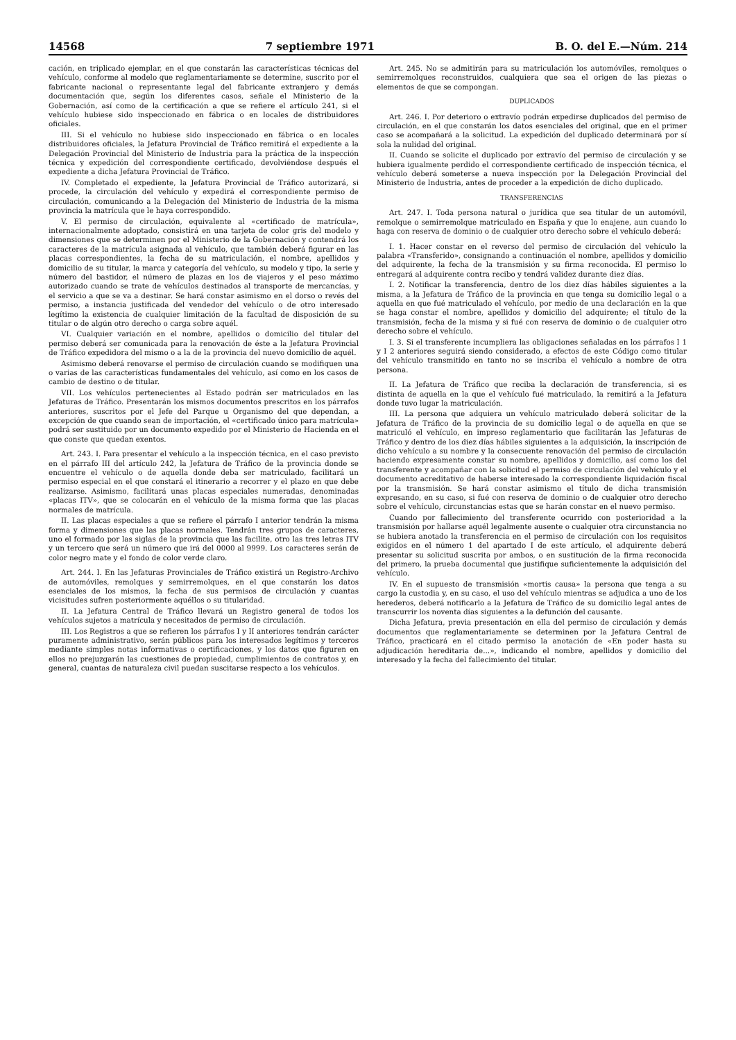14568 7 septiembre 1971 B. O. del E.—Núm. 214
cación, en triplicado ejemplar, en el que constarán las características técnicas del vehículo, conforme al modelo que reglamentariamente se determine, suscrito por el fabricante nacional o representante legal del fabricante extranjero y demás documentación que, según los diferentes casos, señale el Ministerio de la Gobernación, así como de la certificación a que se refiere el artículo 241, si el vehículo hubiese sido inspeccionado en fábrica o en locales de distribuidores oficiales.
III. Si el vehículo no hubiese sido inspeccionado en fábrica o en locales distribuidores oficiales, la Jefatura Provincial de Tráfico remitirá el expediente a la Delegación Provincial del Ministerio de Industria para la práctica de la inspección técnica y expedición del correspondiente certificado, devolviéndose después el expediente a dicha Jefatura Provincial de Tráfico.
IV. Completado el expediente, la Jefatura Provincial de Tráfico autorizará, si procede, la circulación del vehículo y expedirá el correspondiente permiso de circulación, comunicando a la Delegación del Ministerio de Industria de la misma provincia la matrícula que le haya correspondido.
V. El permiso de circulación, equivalente al «certificado de matrícula», internacionalmente adoptado, consistirá en una tarjeta de color gris del modelo y dimensiones que se determinen por el Ministerio de la Gobernación y contendrá los caracteres de la matrícula asignada al vehículo, que también deberá figurar en las placas correspondientes, la fecha de su matriculación, el nombre, apellidos y domicilio de su titular, la marca y categoría del vehículo, su modelo y tipo, la serie y número del bastidor, el número de plazas en los de viajeros y el peso máximo autorizado cuando se trate de vehículos destinados al transporte de mercancías, y el servicio a que se va a destinar. Se hará constar asimismo en el dorso o revés del permiso, a instancia justificada del vendedor del vehículo o de otro interesado legítimo la existencia de cualquier limitación de la facultad de disposición de su titular o de algún otro derecho o carga sobre aquél.
VI. Cualquier variación en el nombre, apellidos o domicilio del titular del permiso deberá ser comunicada para la renovación de éste a la Jefatura Provincial de Tráfico expedidora del mismo o a la de la provincia del nuevo domicilio de aquél.
Asimismo deberá renovarse el permiso de circulación cuando se modifiquen una o varias de las características fundamentales del vehículo, así como en los casos de cambio de destino o de titular.
VII. Los vehículos pertenecientes al Estado podrán ser matriculados en las Jefaturas de Tráfico. Presentarán los mismos documentos prescritos en los párrafos anteriores, suscritos por el Jefe del Parque u Organismo del que dependan, a excepción de que cuando sean de importación, el «certificado único para matrícula» podrá ser sustituido por un documento expedido por el Ministerio de Hacienda en el que conste que quedan exentos.
Art. 243. I. Para presentar el vehículo a la inspección técnica, en el caso previsto en el párrafo III del artículo 242, la Jefatura de Tráfico de la provincia donde se encuentre el vehículo o de aquella donde deba ser matriculado, facilitará un permiso especial en el que constará el itinerario a recorrer y el plazo en que debe realizarse. Asimismo, facilitará unas placas especiales numeradas, denominadas «placas ITV», que se colocarán en el vehículo de la misma forma que las placas normales de matrícula.
II. Las placas especiales a que se refiere el párrafo I anterior tendrán la misma forma y dimensiones que las placas normales. Tendrán tres grupos de caracteres, uno el formado por las siglas de la provincia que las facilite, otro las tres letras ITV y un tercero que será un número que irá del 0000 al 9999. Los caracteres serán de color negro mate y el fondo de color verde claro.
Art. 244. I. En las Jefaturas Provinciales de Tráfico existirá un Registro-Archivo de automóviles, remolques y semirremolques, en el que constarán los datos esenciales de los mismos, la fecha de sus permisos de circulación y cuantas vicisitudes sufren posteriormente aquéllos o su titularidad.
II. La Jefatura Central de Tráfico llevará un Registro general de todos los vehículos sujetos a matrícula y necesitados de permiso de circulación.
III. Los Registros a que se refieren los párrafos I y II anteriores tendrán carácter puramente administrativo, serán públicos para los interesados legítimos y terceros mediante simples notas informativas o certificaciones, y los datos que figuren en ellos no prejuzgarán las cuestiones de propiedad, cumplimientos de contratos y, en general, cuantas de naturaleza civil puedan suscitarse respecto a los vehículos.
Art. 245. No se admitirán para su matriculación los automóviles, remolques o semirremolques reconstruidos, cualquiera que sea el origen de las piezas o elementos de que se compongan.
DUPLICADOS
Art. 246. I. Por deterioro o extravío podrán expedirse duplicados del permiso de circulación, en el que constarán los datos esenciales del original, que en el primer caso se acompañará a la solicitud. La expedición del duplicado determinará por sí sola la nulidad del original.
II. Cuando se solicite el duplicado por extravío del permiso de circulación y se hubiera igualmente perdido el correspondiente certificado de inspección técnica, el vehículo deberá someterse a nueva inspección por la Delegación Provincial del Ministerio de Industria, antes de proceder a la expedición de dicho duplicado.
TRANSFERENCIAS
Art. 247. I. Toda persona natural o jurídica que sea titular de un automóvil, remolque o semirremolque matriculado en España y que lo enajene, aun cuando lo haga con reserva de dominio o de cualquier otro derecho sobre el vehículo deberá:
I. 1. Hacer constar en el reverso del permiso de circulación del vehículo la palabra «Transferido», consignando a continuación el nombre, apellidos y domicilio del adquirente, la fecha de la transmisión y su firma reconocida. El permiso lo entregará al adquirente contra recibo y tendrá validez durante diez días.
I. 2. Notificar la transferencia, dentro de los diez días hábiles siguientes a la misma, a la Jefatura de Tráfico de la provincia en que tenga su domicilio legal o a aquella en que fué matriculado el vehículo, por medio de una declaración en la que se haga constar el nombre, apellidos y domicilio del adquirente; el título de la transmisión, fecha de la misma y si fué con reserva de dominio o de cualquier otro derecho sobre el vehículo.
I. 3. Si el transferente incumpliera las obligaciones señaladas en los párrafos I 1 y I 2 anteriores seguirá siendo considerado, a efectos de este Código como titular del vehículo transmitido en tanto no se inscriba el vehículo a nombre de otra persona.
II. La Jefatura de Tráfico que reciba la declaración de transferencia, si es distinta de aquella en la que el vehículo fué matriculado, la remitirá a la Jefatura donde tuvo lugar la matriculación.
III. La persona que adquiera un vehículo matriculado deberá solicitar de la Jefatura de Tráfico de la provincia de su domicilio legal o de aquella en que se matriculó el vehículo, en impreso reglamentario que facilitarán las Jefaturas de Tráfico y dentro de los diez días hábiles siguientes a la adquisición, la inscripción de dicho vehículo a su nombre y la consecuente renovación del permiso de circulación haciendo expresamente constar su nombre, apellidos y domicilio, así como los del transferente y acompañar con la solicitud el permiso de circulación del vehículo y el documento acreditativo de haberse interesado la correspondiente liquidación fiscal por la transmisión. Se hará constar asimismo el título de dicha transmisión expresando, en su caso, si fué con reserva de dominio o de cualquier otro derecho sobre el vehículo, circunstancias estas que se harán constar en el nuevo permiso.
Cuando por fallecimiento del transferente ocurrido con posterioridad a la transmisión por hallarse aquél legalmente ausente o cualquier otra circunstancia no se hubiera anotado la transferencia en el permiso de circulación con los requisitos exigidos en el número 1 del apartado I de este artículo, el adquirente deberá presentar su solicitud suscrita por ambos, o en sustitución de la firma reconocida del primero, la prueba documental que justifique suficientemente la adquisición del vehículo.
IV. En el supuesto de transmisión «mortis causa» la persona que tenga a su cargo la custodia y, en su caso, el uso del vehículo mientras se adjudica a uno de los herederos, deberá notificarlo a la Jefatura de Tráfico de su domicilio legal antes de transcurrir los noventa días siguientes a la defunción del causante.
Dicha Jefatura, previa presentación en ella del permiso de circulación y demás documentos que reglamentariamente se determinen por la Jefatura Central de Tráfico, practicará en el citado permiso la anotación de «En poder hasta su adjudicación hereditaria de...», indicando el nombre, apellidos y domicilio del interesado y la fecha del fallecimiento del titular.